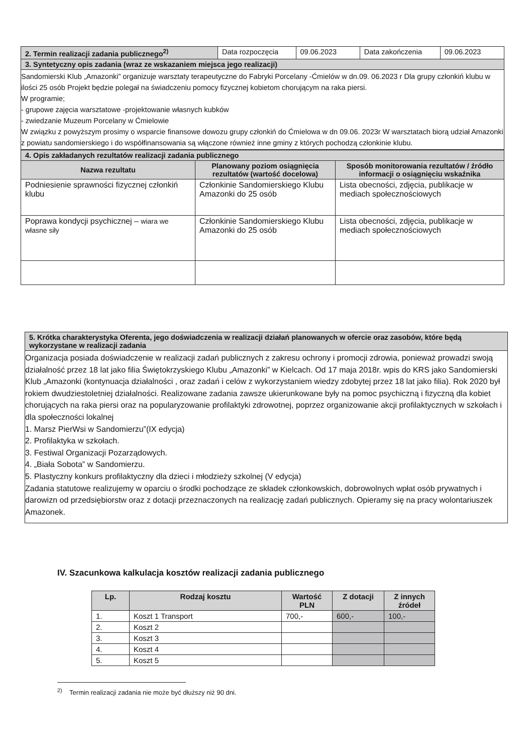| 2. Termin realizacji zadania publicznego<sup>2)</sup> | Data rozpoczęcia | 09.06.2023 | Data zakończenia | 09.06.2023 |
| 3. Syntetyczny opis zadania (wraz ze wskazaniem miejsca jego realizacji) | | | | |
| Sandomierski Klub „Amazonki” organizuje warsztaty terapeutyczne do Fabryki Porcelany -Ćmielów w dn.09. 06.2023 r Dla grupy członkiń klubu w ilości 25 osób Projekt będzie polegał na świadczeniu pomocy fizycznej kobietom chorującym na raka piersi. W programie; - grupowe zajęcia warsztatowe -projektowanie własnych kubków - zwiedzanie Muzeum Porcelany w Ćmielowie W związku z powyższym prosimy o wsparcie finansowe dowozu grupy członkiń do Ćmielowa w dn 09.06. 2023r W warsztatach biorą udział Amazonki z powiatu sandomierskiego i do współfinansowania są włączone również inne gminy z których pochodzą członkinie klubu. | | | | |
| 4. Opis zakładanych rezultatów realizacji zadania publicznego | | |
| Nazwa rezultatu | Planowany poziom osiągnięcia rezultatów (wartość docelowa) | Sposób monitorowania rezultatów / źródło informacji o osiągnięciu wskaźnika |
| Podniesienie sprawności fizycznej członkiń klubu | Członkinie Sandomierskiego Klubu Amazonki do 25 osób | Lista obecności, zdjęcia, publikacje w mediach społecznościowych |
| Poprawa kondycji psychicznej – wiara we własne siły | Członkinie Sandomierskiego Klubu Amazonki do 25 osób | Lista obecności, zdjęcia, publikacje w mediach społecznościowych |
| 5. Krótka charakterystyka Oferenta, jego doświadczenia w realizacji działań planowanych w ofercie oraz zasobów, które będą wykorzystane w realizacji zadania |
| Organizacja posiada doświadczenie w realizacji zadań publicznych z zakresu ochrony i promocji zdrowia, ponieważ prowadzi swoją działalność przez 18 lat jako filia Świętokrzyskiego Klubu „Amazonki” w Kielcach. Od 17 maja 2018r. wpis do KRS jako Sandomierski Klub „Amazonki (kontynuacja działalności , oraz zadań i celów z wykorzystaniem wiedzy zdobytej przez 18 lat jako filia). Rok 2020 był rokiem dwudziestoletniej działalności. Realizowane zadania zawsze ukierunkowane były na pomoc psychiczną i fizyczną dla kobiet chorujących na raka piersi oraz na popularyzowanie profilaktyki zdrowotnej, poprzez organizowanie akcji profilaktycznych w szkołach i dla społeczności lokalnej 1. Marsz PierWsi w Sandomierzu”(IX edycja) 2. Profilaktyka w szkołach. 3. Festiwal Organizacji Pozarządowych. 4. „Biała Sobota” w Sandomierzu. 5. Plastyczny konkurs profilaktyczny dla dzieci i młodzieży szkolnej (V edycja) Zadania statutowe realizujemy w oparciu o środki pochodzące ze składek członkowskich, dobrowolnych wpłat osób prywatnych i darowizn od przedsiębiorstw oraz z dotacji przeznaczonych na realizację zadań publicznych. Opieramy się na pracy wolontariuszek Amazonek. |
IV. Szacunkowa kalkulacja kosztów realizacji zadania publicznego
| Lp. | Rodzaj kosztu | Wartość PLN | Z dotacji | Z innych źródeł |
| --- | --- | --- | --- | --- |
| 1. | Koszt 1 Transport | 700,- | 600,- | 100,- |
| 2. | Koszt 2 | | | |
| 3. | Koszt 3 | | | |
| 4. | Koszt 4 | | | |
| 5. | Koszt 5 | | | |
<sup>2)</sup> Termin realizacji zadania nie może być dłuższy niż 90 dni.